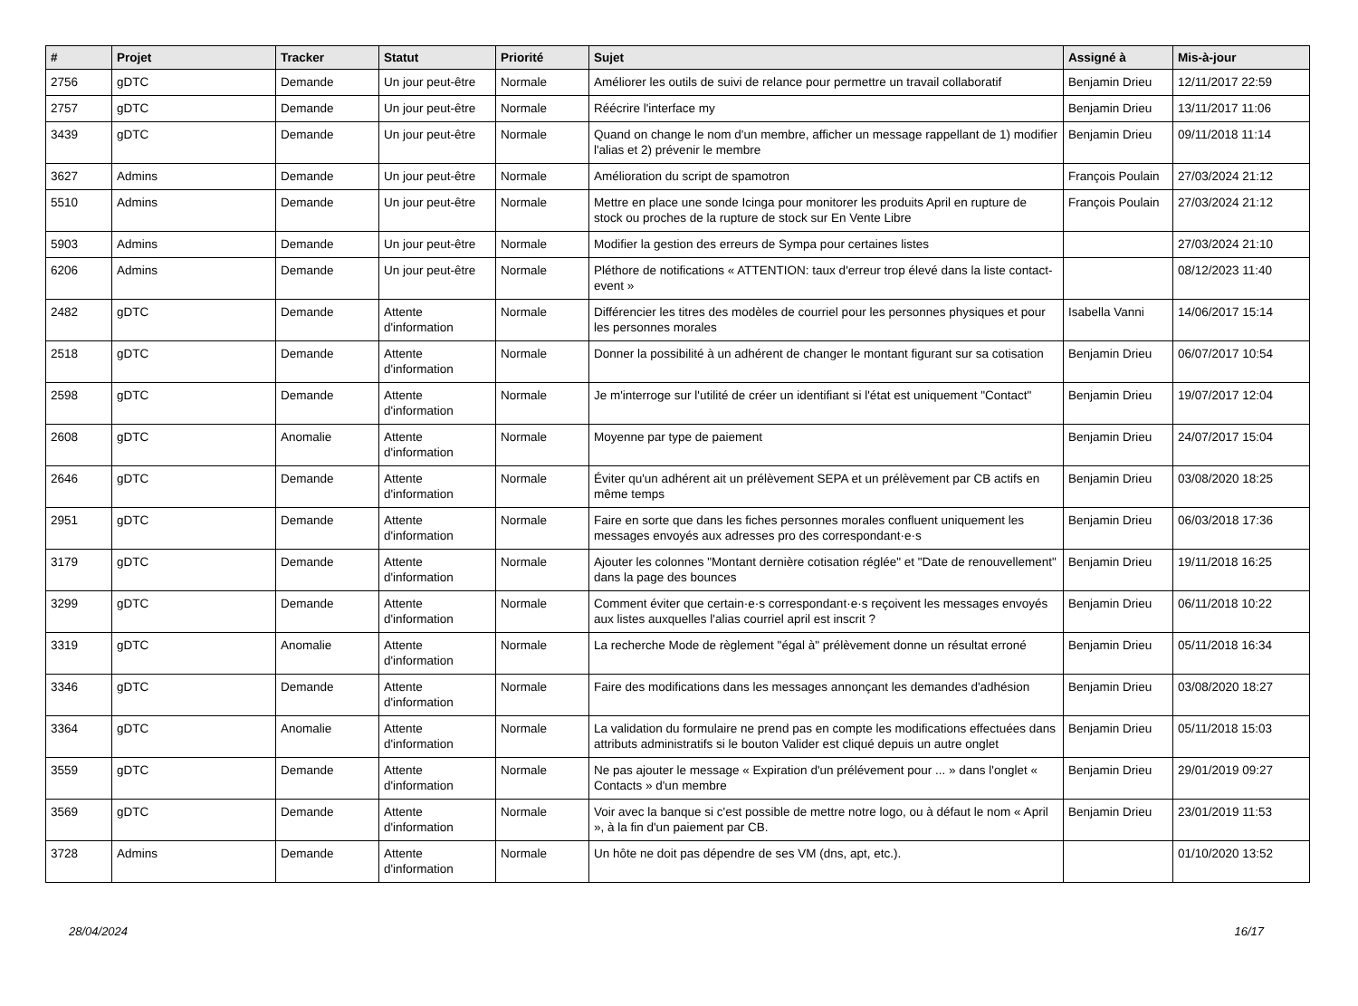| # | Projet | Tracker | Statut | Priorité | Sujet | Assigné à | Mis-à-jour |
| --- | --- | --- | --- | --- | --- | --- | --- |
| 2756 | gDTC | Demande | Un jour peut-être | Normale | Améliorer les outils de suivi de relance pour permettre un travail collaboratif | Benjamin Drieu | 12/11/2017 22:59 |
| 2757 | gDTC | Demande | Un jour peut-être | Normale | Réécrire l'interface my | Benjamin Drieu | 13/11/2017 11:06 |
| 3439 | gDTC | Demande | Un jour peut-être | Normale | Quand on change le nom d'un membre, afficher un message rappellant de 1) modifier l'alias et 2) prévenir le membre | Benjamin Drieu | 09/11/2018 11:14 |
| 3627 | Admins | Demande | Un jour peut-être | Normale | Amélioration du script de spamotron | François Poulain | 27/03/2024 21:12 |
| 5510 | Admins | Demande | Un jour peut-être | Normale | Mettre en place une sonde Icinga pour monitorer les produits April en rupture de stock ou proches de la rupture de stock sur En Vente Libre | François Poulain | 27/03/2024 21:12 |
| 5903 | Admins | Demande | Un jour peut-être | Normale | Modifier la gestion des erreurs de Sympa pour certaines listes | | 27/03/2024 21:10 |
| 6206 | Admins | Demande | Un jour peut-être | Normale | Pléthore de notifications « ATTENTION: taux d'erreur trop élevé dans la liste contact-event » | | 08/12/2023 11:40 |
| 2482 | gDTC | Demande | Attente d'information | Normale | Différencier les titres des modèles de courriel pour les personnes physiques et pour les personnes morales | Isabella Vanni | 14/06/2017 15:14 |
| 2518 | gDTC | Demande | Attente d'information | Normale | Donner la possibilité à un adhérent de changer le montant figurant sur sa cotisation | Benjamin Drieu | 06/07/2017 10:54 |
| 2598 | gDTC | Demande | Attente d'information | Normale | Je m'interroge sur l'utilité de créer un identifiant si l'état est uniquement "Contact" | Benjamin Drieu | 19/07/2017 12:04 |
| 2608 | gDTC | Anomalie | Attente d'information | Normale | Moyenne par type de paiement | Benjamin Drieu | 24/07/2017 15:04 |
| 2646 | gDTC | Demande | Attente d'information | Normale | Éviter qu'un adhérent ait un prélèvement SEPA et un prélèvement par CB actifs en même temps | Benjamin Drieu | 03/08/2020 18:25 |
| 2951 | gDTC | Demande | Attente d'information | Normale | Faire en sorte que dans les fiches personnes morales confluent uniquement les messages envoyés aux adresses pro des correspondant·e·s | Benjamin Drieu | 06/03/2018 17:36 |
| 3179 | gDTC | Demande | Attente d'information | Normale | Ajouter les colonnes "Montant dernière cotisation réglée" et "Date de renouvellement" dans la page des bounces | Benjamin Drieu | 19/11/2018 16:25 |
| 3299 | gDTC | Demande | Attente d'information | Normale | Comment éviter que certain·e·s correspondant·e·s reçoivent les messages envoyés aux listes auxquelles l'alias courriel april est inscrit ? | Benjamin Drieu | 06/11/2018 10:22 |
| 3319 | gDTC | Anomalie | Attente d'information | Normale | La recherche Mode de règlement "égal à" prélèvement donne un résultat erroné | Benjamin Drieu | 05/11/2018 16:34 |
| 3346 | gDTC | Demande | Attente d'information | Normale | Faire des modifications dans les messages annonçant les demandes d'adhésion | Benjamin Drieu | 03/08/2020 18:27 |
| 3364 | gDTC | Anomalie | Attente d'information | Normale | La validation du formulaire ne prend pas en compte les modifications effectuées dans attributs administratifs si le bouton Valider est cliqué depuis un autre onglet | Benjamin Drieu | 05/11/2018 15:03 |
| 3559 | gDTC | Demande | Attente d'information | Normale | Ne pas ajouter le message « Expiration d'un prélévement pour ... » dans l'onglet « Contacts » d'un membre | Benjamin Drieu | 29/01/2019 09:27 |
| 3569 | gDTC | Demande | Attente d'information | Normale | Voir avec la banque si c'est possible de mettre notre logo, ou à défaut le nom « April », à la fin d'un paiement par CB. | Benjamin Drieu | 23/01/2019 11:53 |
| 3728 | Admins | Demande | Attente d'information | Normale | Un hôte ne doit pas dépendre de ses VM (dns, apt, etc.). | | 01/10/2020 13:52 |
28/04/2024 16/17